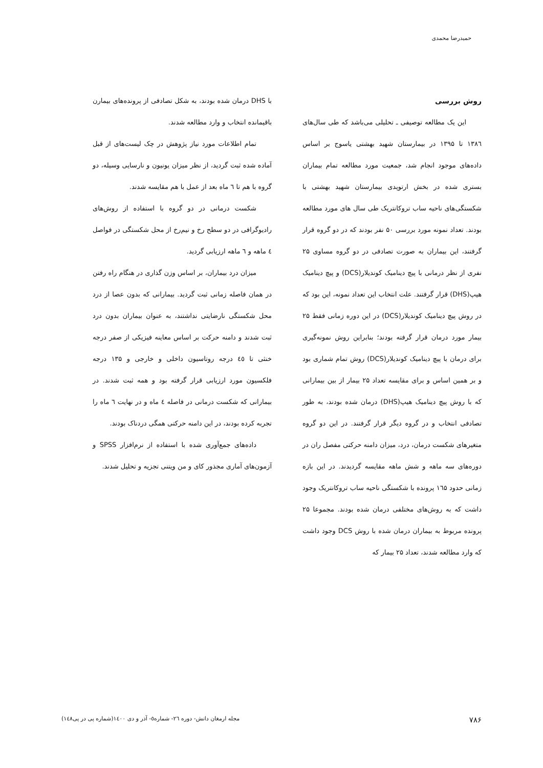حمیدرضا محمدی
روش بررسی
این یک مطالعه توصیفی ـ تحلیلی می‌باشد که طی سال‌های ۱۳۸٦ تا ۱۳۹۵ در بیمارستان شهید بهشتی یاسوج بر اساس داده‌های موجود انجام شد، جمعیت مورد مطالعه تمام بیماران بستری شده در بخش ارتوپدی بیمارستان شهید بهشتی با شکستگی‌های ناحیه ساب تروکانتریک طی سال های مورد مطالعه بودند. تعداد نمونه مورد بررسی ۵۰ نفر بودند که در دو گروه قرار گرفتند، این بیماران به صورت تصادفی در دو گروه مساوی ۲۵ نفری از نظر درمانی با پیچ دینامیک کوندیلار(DCS) و پیچ دینامیک هیپ(DHS) قرار گرفتند. علت انتخاب این تعداد نمونه، این بود که در روش پیچ دینامیک کوندیلار(DCS) در این دوره زمانی فقط ۲۵ بیمار مورد درمان قرار گرفته بودند؛ بنابراین روش نمونه‌گیری برای درمان با پیچ دینامیک کوندیلار(DCS) روش تمام شماری بود و بر همین اساس و برای مقایسه تعداد ۲۵ بیمار از بین بیمارانی که با روش پیچ دینامیک هیپ(DHS) درمان شده بودند، به طور تصادفی انتخاب و در گروه دیگر قرار گرفتند. در این دو گروه متغیرهای شکست درمان، درد، میزان دامنه حرکتی مفصل ران در دوره‌های سه ماهه و شش ماهه مقایسه گردیدند. در این بازه زمانی حدود ۱٦۵ پرونده با شکستگی ناحیه ساب تروکانتریک وجود داشت که به روش‌های مختلفی درمان شده بودند. مجموعا ۲۵ پرونده مربوط به بیماران درمان شده با روش DCS وجود داشت که وارد مطالعه شدند، تعداد ۲۵ بیمار که
با DHS درمان شده بودند، به شکل تصادفی از پرونده‌های بیمارن باقیمانده انتخاب و وارد مطالعه شدند.
تمام اطلاعات مورد نیاز پژوهش در چک لیست‌های از قبل آماده شده ثبت گردید، از نظر میزان یونیون و نارسایی وسیله، دو گروه با هم تا ٦ ماه بعد از عمل با هم مقایسه شدند.
شکست درمانی در دو گروه با استفاده از روش‌های رادیوگرافی در دو سطح رخ و نیم‌رخ از محل شکستگی در فواصل ٤ ماهه و ٦ ماهه ارزیابی گردید.
میزان درد بیماران، بر اساس وزن گذاری در هنگام راه رفتن در همان فاصله زمانی ثبت گردید. بیمارانی که بدون عصا از درد محل شکستگی نارضایتی نداشتند، به عنوان بیماران بدون درد ثبت شدند و دامنه حرکت بر اساس معاینه فیزیکی از صفر درجه خنثی تا ٤٥ درجه روتاسیون داخلی و خارجی و ۱۳۵ درجه فلکسیون مورد ارزیابی قرار گرفته بود و همه ثبت شدند. در بیمارانی که شکست درمانی در فاصله ٤ ماه و در نهایت ٦ ماه را تجربه کرده بودند، در این دامنه حرکتی همگی دردناک بودند.
داده‌های جمع‌آوری شده با استفاده از نرم‌افزار SPSS و آزمون‌های آماری مجذور کای و من ویتنی تجزیه و تحلیل شدند.
۷۸۶ مجله ارمغان دانش- دوره ٢٦- شماره٥- آذر و دی ١٤٠٠(شماره پی در پی١٤٨)